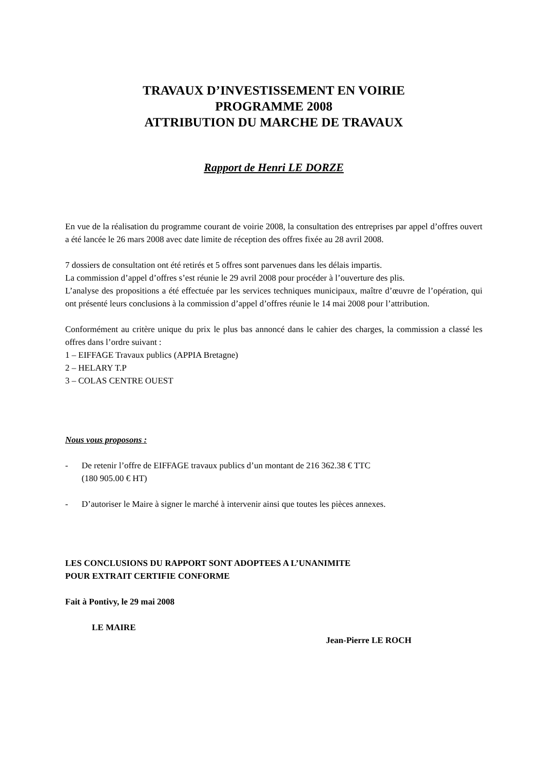TRAVAUX D’INVESTISSEMENT EN VOIRIE
PROGRAMME 2008
ATTRIBUTION DU MARCHE DE TRAVAUX
Rapport de Henri LE DORZE
En vue de la réalisation du programme courant de voirie 2008, la consultation des entreprises par appel d’offres ouvert a été lancée le 26 mars 2008 avec date limite de réception des offres fixée au 28 avril 2008.
7 dossiers de consultation ont été retirés et 5 offres sont parvenues dans les délais impartis.
La commission d’appel d’offres s’est réunie le 29 avril 2008 pour procéder à l’ouverture des plis.
L’analyse des propositions a été effectuée par les services techniques municipaux, maître d’œuvre de l’opération, qui ont présenté leurs conclusions à la commission d’appel d’offres réunie le 14 mai 2008 pour l’attribution.
Conformément au critère unique du prix le plus bas annoncé dans le cahier des charges, la commission a classé les offres dans l’ordre suivant :
1 – EIFFAGE Travaux publics (APPIA Bretagne)
2 – HELARY T.P
3 – COLAS CENTRE OUEST
Nous vous proposons :
- De retenir l’offre de EIFFAGE travaux publics d’un montant de 216 362.38 € TTC
(180 905.00 € HT)
- D’autoriser le Maire à signer le marché à intervenir ainsi que toutes les pièces annexes.
LES CONCLUSIONS DU RAPPORT SONT ADOPTEES A L’UNANIMITE
POUR EXTRAIT CERTIFIE CONFORME
Fait à Pontivy, le 29 mai 2008
LE MAIRE
Jean-Pierre LE ROCH